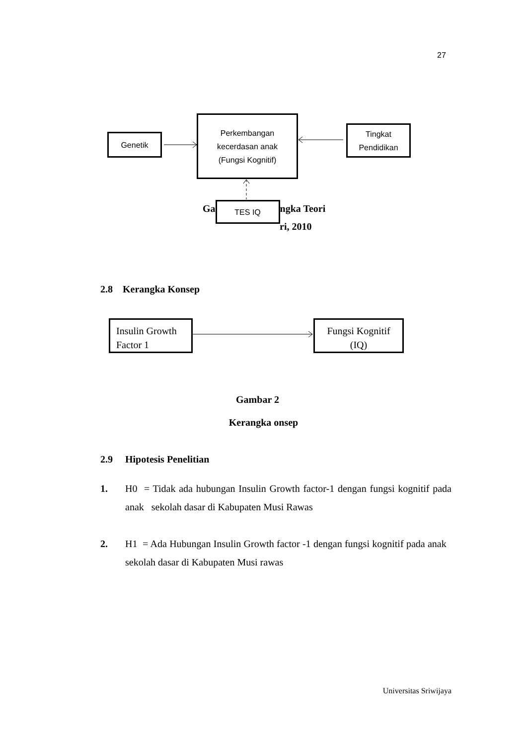27
Genetik
Perkembangan
kecerdasan anak
(Fungsi Kognitif)
Tingkat
Pendidikan
Ga
TES IQ
ngka Teori
ri, 2010
2.8 Kerangka Konsep
Insulin Growth
Factor 1
Fungsi Kognitif
(IQ)
Gambar 2
Kerangka onsep
2.9 Hipotesis Penelitian
1. H0 = Tidak ada hubungan Insulin Growth factor-1 dengan fungsi kognitif pada anak sekolah dasar di Kabupaten Musi Rawas
2. H1 = Ada Hubungan Insulin Growth factor -1 dengan fungsi kognitif pada anak sekolah dasar di Kabupaten Musi rawas
Universitas Sriwijaya